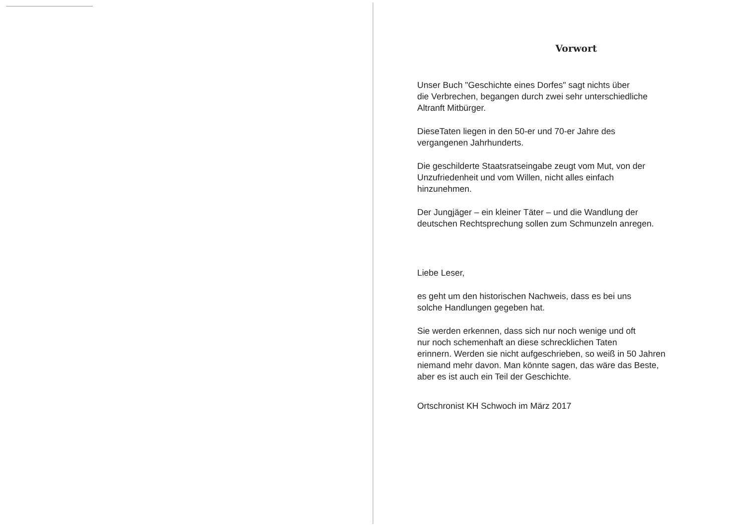Vorwort
Unser Buch "Geschichte eines Dorfes" sagt nichts über
die Verbrechen, begangen durch zwei sehr unterschiedliche
Altranft Mitbürger.
DieseTaten liegen in den 50-er und 70-er Jahre des
vergangenen Jahrhunderts.
Die geschilderte Staatsratseingabe zeugt vom Mut, von der
Unzufriedenheit und vom Willen, nicht alles einfach
hinzunehmen.
Der Jungjäger – ein kleiner Täter – und die Wandlung der
deutschen Rechtsprechung sollen zum Schmunzeln anregen.
Liebe Leser,
es geht um den historischen Nachweis, dass es bei uns
solche Handlungen gegeben hat.
Sie werden erkennen, dass sich nur noch wenige und oft
nur noch schemenhaft an diese schrecklichen Taten
erinnern. Werden sie nicht aufgeschrieben, so weiß in 50 Jahren
niemand mehr davon. Man könnte sagen, das wäre das Beste,
aber es ist auch ein Teil der Geschichte.
Ortschronist KH Schwoch im März 2017